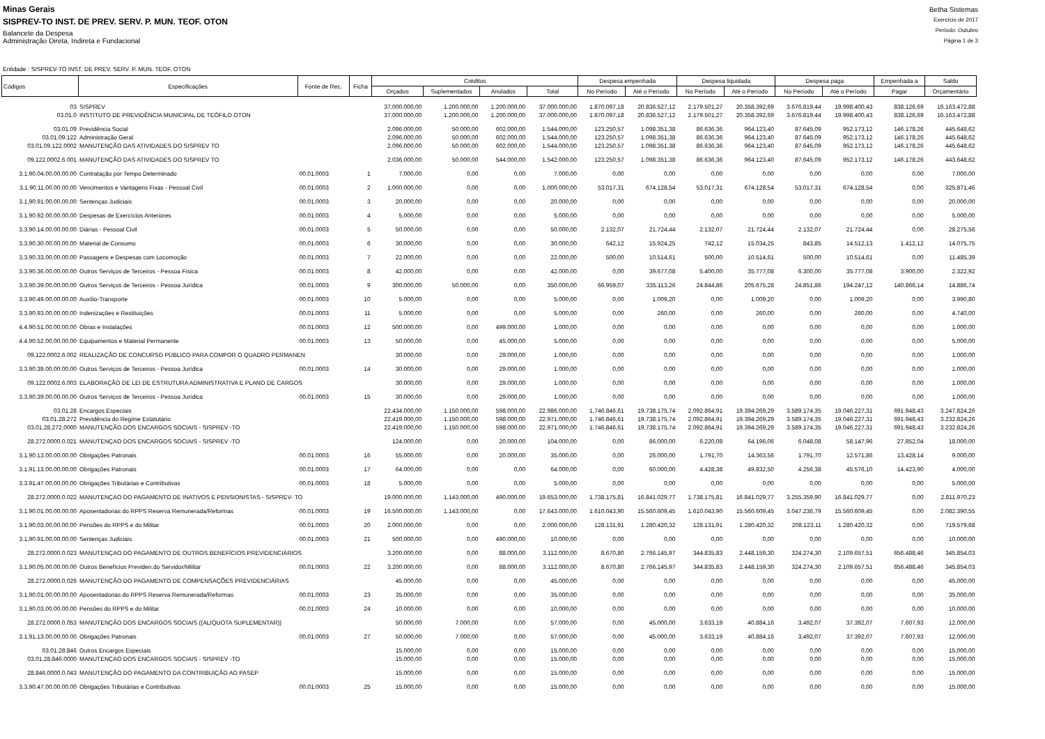Minas Gerais
SISPREV-TO INST. DE PREV. SERV. P. MUN. TEOF. OTON
Balancete da Despesa
Administração Direta, Indireta e Fundacional
Betha Sistemas
Exercício de 2017
Período: Outubro
Página 1 de 3
Entidade : SISPREV-TO INST. DE PREV. SERV. P. MUN. TEOF. OTON
| Códigos | Especificações | Fonte de Rec. | Ficha | Créditos | | | | Despesa empenhada | | Despesa liquidada | | Despesa paga | | Empenhada a | Saldo |
| --- | --- | --- | --- | --- | --- | --- | --- | --- | --- | --- | --- | --- | --- | --- | --- |
| | | | | Orçados | Suplementados | Anulados | Total | No Período | Até o Período | No Período | Até o Período | No Período | Até o Período | Pagar | Orçamentário |
| 03 | SISPREV | | | 37.000.000,00 | 1.200.000,00 | 1.200.000,00 | 37.000.000,00 | 1.870.097,18 | 20.836.527,12 | 2.179.501,27 | 20.358.392,69 | 3.676.819,44 | 19.998.400,43 | 838.126,69 | 16.163.472,88 |
| 03.01.0 | INSTITUTO DE PREVIDÊNCIA MUNICIPAL DE TEÓFILO OTON | | | 37.000.000,00 | 1.200.000,00 | 1.200.000,00 | 37.000.000,00 | 1.870.097,18 | 20.836.527,12 | 2.179.501,27 | 20.358.392,69 | 3.676.819,44 | 19.998.400,43 | 838.126,69 | 16.163.472,88 |
| 03.01.09 | Previdência Social | | | 2.096.000,00 | 50.000,00 | 602.000,00 | 1.544.000,00 | 123.250,57 | 1.098.351,38 | 86.636,36 | 964.123,40 | 87.645,09 | 952.173,12 | 146.178,26 | 445.648,62 |
| 03.01.09.122 | Administração Geral | | | 2.096.000,00 | 50.000,00 | 602.000,00 | 1.544.000,00 | 123.250,57 | 1.098.351,38 | 86.636,36 | 964.123,40 | 87.645,09 | 952.173,12 | 146.178,26 | 445.648,62 |
| 03.01.09.122.0002 | MANUTENÇÃO DAS ATIVIDADES DO SISPREV TO | | | 2.096.000,00 | 50.000,00 | 602.000,00 | 1.544.000,00 | 123.250,57 | 1.098.351,38 | 86.636,36 | 964.123,40 | 87.645,09 | 952.173,12 | 146.178,26 | 445.648,62 |
| 09.122.0002.6.001 | MANUTENÇÃO DAS ATIVIDADES DO SISPREV TO | | | 2.036.000,00 | 50.000,00 | 544.000,00 | 1.542.000,00 | 123.250,57 | 1.098.351,38 | 86.636,36 | 964.123,40 | 87.645,09 | 952.173,12 | 146.178,26 | 443.648,62 |
| 3.1.90.04.00.00.00.00 | Contratação por Tempo Determinado | 00.01.0003 | 1 | 7.000,00 | 0,00 | 0,00 | 7.000,00 | 0,00 | 0,00 | 0,00 | 0,00 | 0,00 | 0,00 | 0,00 | 7.000,00 |
| 3.1.90.11.00.00.00.00 | Vencimentos e Vantagens Fixas - Pessoal Civil | 00.01.0003 | 2 | 1.000.000,00 | 0,00 | 0,00 | 1.000.000,00 | 53.017,31 | 674.128,54 | 53.017,31 | 674.128,54 | 53.017,31 | 674.128,54 | 0,00 | 325.871,46 |
| 3.1.90.91.00.00.00.00 | Sentenças Judiciais | 00.01.0003 | 3 | 20.000,00 | 0,00 | 0,00 | 20.000,00 | 0,00 | 0,00 | 0,00 | 0,00 | 0,00 | 0,00 | 0,00 | 20.000,00 |
| 3.1.90.92.00.00.00.00 | Despesas de Exercícios Anteriores | 00.01.0003 | 4 | 5.000,00 | 0,00 | 0,00 | 5.000,00 | 0,00 | 0,00 | 0,00 | 0,00 | 0,00 | 0,00 | 0,00 | 5.000,00 |
| 3.3.90.14.00.00.00.00 | Diárias - Pessoal Civil | 00.01.0003 | 5 | 50.000,00 | 0,00 | 0,00 | 50.000,00 | 2.132,07 | 21.724,44 | 2.132,07 | 21.724,44 | 2.132,07 | 21.724,44 | 0,00 | 28.275,56 |
| 3.3.90.30.00.00.00.00 | Material de Consumo | 00.01.0003 | 6 | 30.000,00 | 0,00 | 0,00 | 30.000,00 | 642,12 | 15.924,25 | 742,12 | 15.034,25 | 843,85 | 14.512,13 | 1.412,12 | 14.075,75 |
| 3.3.90.33.00.00.00.00 | Passagens e Despesas com Locomoção | 00.01.0003 | 7 | 22.000,00 | 0,00 | 0,00 | 22.000,00 | 500,00 | 10.514,61 | 500,00 | 10.514,61 | 500,00 | 10.514,61 | 0,00 | 11.485,39 |
| 3.3.90.36.00.00.00.00 | Outros Serviços de Terceiros - Pessoa Física | 00.01.0003 | 8 | 42.000,00 | 0,00 | 0,00 | 42.000,00 | 0,00 | 39.677,08 | 5.400,00 | 35.777,08 | 6.300,00 | 35.777,08 | 3.900,00 | 2.322,92 |
| 3.3.90.39.00.00.00.00 | Outros Serviços de Terceiros - Pessoa Jurídica | 00.01.0003 | 9 | 300.000,00 | 50.000,00 | 0,00 | 350.000,00 | 66.959,07 | 335.113,26 | 24.844,86 | 205.675,28 | 24.851,86 | 194.247,12 | 140.866,14 | 14.886,74 |
| 3.3.90.49.00.00.00.00 | Auxílio-Transporte | 00.01.0003 | 10 | 5.000,00 | 0,00 | 0,00 | 5.000,00 | 0,00 | 1.009,20 | 0,00 | 1.009,20 | 0,00 | 1.009,20 | 0,00 | 3.990,80 |
| 3.3.90.93.00.00.00.00 | Indenizações e Restituições | 00.01.0003 | 11 | 5.000,00 | 0,00 | 0,00 | 5.000,00 | 0,00 | 260,00 | 0,00 | 260,00 | 0,00 | 260,00 | 0,00 | 4.740,00 |
| 4.4.90.51.00.00.00.00 | Obras e Instalações | 00.01.0003 | 12 | 500.000,00 | 0,00 | 499.000,00 | 1.000,00 | 0,00 | 0,00 | 0,00 | 0,00 | 0,00 | 0,00 | 0,00 | 1.000,00 |
| 4.4.90.52.00.00.00.00 | Equipamentos e Material Permanente | 00.01.0003 | 13 | 50.000,00 | 0,00 | 45.000,00 | 5.000,00 | 0,00 | 0,00 | 0,00 | 0,00 | 0,00 | 0,00 | 0,00 | 5.000,00 |
| 09.122.0002.6.002 | REALIZAÇÃO DE CONCURSO PÚBLICO PARA COMPOR O QUADRO PERMANEN | | | 30.000,00 | 0,00 | 29.000,00 | 1.000,00 | 0,00 | 0,00 | 0,00 | 0,00 | 0,00 | 0,00 | 0,00 | 1.000,00 |
| 3.3.90.39.00.00.00.00 | Outros Serviços de Terceiros - Pessoa Jurídica | 00.01.0003 | 14 | 30.000,00 | 0,00 | 29.000,00 | 1.000,00 | 0,00 | 0,00 | 0,00 | 0,00 | 0,00 | 0,00 | 0,00 | 1.000,00 |
| 09.122.0002.6.003 | ELABORAÇÃO DE LEI DE ESTRUTURA ADMINISTRATIVA E PLANO DE CARGOS | | | 30.000,00 | 0,00 | 29.000,00 | 1.000,00 | 0,00 | 0,00 | 0,00 | 0,00 | 0,00 | 0,00 | 0,00 | 1.000,00 |
| 3.3.90.39.00.00.00.00 | Outros Serviços de Terceiros - Pessoa Jurídica | 00.01.0003 | 15 | 30.000,00 | 0,00 | 29.000,00 | 1.000,00 | 0,00 | 0,00 | 0,00 | 0,00 | 0,00 | 0,00 | 0,00 | 1.000,00 |
| 03.01.28 | Encargos Especiais | | | 22.434.000,00 | 1.150.000,00 | 598.000,00 | 22.986.000,00 | 1.746.846,61 | 19.738.175,74 | 2.092.864,91 | 19.394.269,29 | 3.589.174,35 | 19.046.227,31 | 691.948,43 | 3.247.824,26 |
| 03.01.28.272 | Previdência do Regime Estatutário | | | 22.419.000,00 | 1.150.000,00 | 598.000,00 | 22.971.000,00 | 1.746.846,61 | 19.738.175,74 | 2.092.864,91 | 19.394.269,29 | 3.589.174,35 | 19.046.227,31 | 691.948,43 | 3.232.824,26 |
| 03.01.28.272.0000 | MANUTENÇÃO DOS ENCARGOS SOCIAIS - SISPREV -TO | | | 22.419.000,00 | 1.150.000,00 | 598.000,00 | 22.971.000,00 | 1.746.846,61 | 19.738.175,74 | 2.092.864,91 | 19.394.269,29 | 3.589.174,35 | 19.046.227,31 | 691.948,43 | 3.232.824,26 |
| 28.272.0000.0.021 | MANUTENÇAO DOS ENCARGOS SOCIAIS - SISPREV -TO | | | 124.000,00 | 0,00 | 20.000,00 | 104.000,00 | 0,00 | 86.000,00 | 6.220,08 | 64.196,06 | 6.048,08 | 58.147,96 | 27.852,04 | 18.000,00 |
| 3.1.90.13.00.00.00.00 | Obrigações Patronais | 00.01.0003 | 16 | 55.000,00 | 0,00 | 20.000,00 | 35.000,00 | 0,00 | 26.000,00 | 1.791,70 | 14.363,56 | 1.791,70 | 12.571,86 | 13.428,14 | 9.000,00 |
| 3.1.91.13.00.00.00.00 | Obrigações Patronais | 00.01.0003 | 17 | 64.000,00 | 0,00 | 0,00 | 64.000,00 | 0,00 | 60.000,00 | 4.428,38 | 49.832,50 | 4.256,38 | 45.576,10 | 14.423,90 | 4.000,00 |
| 3.3.91.47.00.00.00.00 | Obrigações Tributárias e Contributivas | 00.01.0003 | 18 | 5.000,00 | 0,00 | 0,00 | 5.000,00 | 0,00 | 0,00 | 0,00 | 0,00 | 0,00 | 0,00 | 0,00 | 5.000,00 |
| 28.272.0000.0.022 | MANUTENÇAO DO PAGAMENTO DE INATIVOS E PENSIONISTAS - SISPREV- TO | | | 19.000.000,00 | 1.143.000,00 | 490.000,00 | 19.653.000,00 | 1.738.175,81 | 16.841.029,77 | 1.738.175,81 | 16.841.029,77 | 3.255.359,90 | 16.841.029,77 | 0,00 | 2.811.970,23 |
| 3.1.90.01.00.00.00.00 | Aposentadorias do RPPS Reserva Remunerada/Reformas | 00.01.0003 | 19 | 16.500.000,00 | 1.143.000,00 | 0,00 | 17.643.000,00 | 1.610.043,90 | 15.560.609,45 | 1.610.043,90 | 15.560.609,45 | 3.047.236,79 | 15.560.609,45 | 0,00 | 2.082.390,55 |
| 3.1.90.03.00.00.00.00 | Pensões do RPPS e do Militar | 00.01.0003 | 20 | 2.000.000,00 | 0,00 | 0,00 | 2.000.000,00 | 128.131,91 | 1.280.420,32 | 128.131,91 | 1.280.420,32 | 208.123,11 | 1.280.420,32 | 0,00 | 719.579,68 |
| 3.1.90.91.00.00.00.00 | Sentenças Judiciais | 00.01.0003 | 21 | 500.000,00 | 0,00 | 490.000,00 | 10.000,00 | 0,00 | 0,00 | 0,00 | 0,00 | 0,00 | 0,00 | 0,00 | 10.000,00 |
| 28.272.0000.0.023 | MANUTENÇAO DO PAGAMENTO DE OUTROS BENEFÍCIOS PREVIDENCIÁRIOS | | | 3.200.000,00 | 0,00 | 88.000,00 | 3.112.000,00 | 8.670,80 | 2.766.145,97 | 344.835,83 | 2.448.159,30 | 324.274,30 | 2.109.657,51 | 656.488,46 | 345.854,03 |
| 3.1.90.05.00.00.00.00 | Outros Benefícios Previden.do Servidor/Militar | 00.01.0003 | 22 | 3.200.000,00 | 0,00 | 88.000,00 | 3.112.000,00 | 8.670,80 | 2.766.145,97 | 344.835,83 | 2.448.159,30 | 324.274,30 | 2.109.657,51 | 656.488,46 | 345.854,03 |
| 28.272.0000.0.026 | MANUTENÇÃO DO PAGAMENTO DE COMPENSAÇÕES PREVIDENCIÁRIAS | | | 45.000,00 | 0,00 | 0,00 | 45.000,00 | 0,00 | 0,00 | 0,00 | 0,00 | 0,00 | 0,00 | 0,00 | 45.000,00 |
| 3.1.90.01.00.00.00.00 | Aposentadorias do RPPS Reserva Remunerada/Reformas | 00.01.0003 | 23 | 35.000,00 | 0,00 | 0,00 | 35.000,00 | 0,00 | 0,00 | 0,00 | 0,00 | 0,00 | 0,00 | 0,00 | 35.000,00 |
| 3.1.90.03.00.00.00.00 | Pensões do RPPS e do Militar | 00.01.0003 | 24 | 10.000,00 | 0,00 | 0,00 | 10.000,00 | 0,00 | 0,00 | 0,00 | 0,00 | 0,00 | 0,00 | 0,00 | 10.000,00 |
| 28.272.0000.0.053 | MANUTENÇÃO DOS ENCARGOS SOCIAIS ((ALIQUOTA SUPLEMENTAR)) | | | 50.000,00 | 7.000,00 | 0,00 | 57.000,00 | 0,00 | 45.000,00 | 3.633,19 | 40.884,16 | 3.492,07 | 37.392,07 | 7.607,93 | 12.000,00 |
| 3.1.91.13.00.00.00.00 | Obrigações Patronais | 00.01.0003 | 27 | 50.000,00 | 7.000,00 | 0,00 | 57.000,00 | 0,00 | 45.000,00 | 3.633,19 | 40.884,16 | 3.492,07 | 37.392,07 | 7.607,93 | 12.000,00 |
| 03.01.28.846 | Outros Encargos Especiais | | | 15.000,00 | 0,00 | 0,00 | 15.000,00 | 0,00 | 0,00 | 0,00 | 0,00 | 0,00 | 0,00 | 0,00 | 15.000,00 |
| 03.01.28.846.0000 | MANUTENÇAO DOS ENCARGOS SOCIAIS - SISPREV -TO | | | 15.000,00 | 0,00 | 0,00 | 15.000,00 | 0,00 | 0,00 | 0,00 | 0,00 | 0,00 | 0,00 | 0,00 | 15.000,00 |
| 28.846.0000.0.043 | MANUTENÇÃO DO PAGAMENTO DA CONTRIBUIÇÃO AO PASEP | | | 15.000,00 | 0,00 | 0,00 | 15.000,00 | 0,00 | 0,00 | 0,00 | 0,00 | 0,00 | 0,00 | 0,00 | 15.000,00 |
| 3.3.90.47.00.00.00.00 | Obrigações Tributárias e Contributivas | 00.01.0003 | 25 | 15.000,00 | 0,00 | 0,00 | 15.000,00 | 0,00 | 0,00 | 0,00 | 0,00 | 0,00 | 0,00 | 0,00 | 15.000,00 |